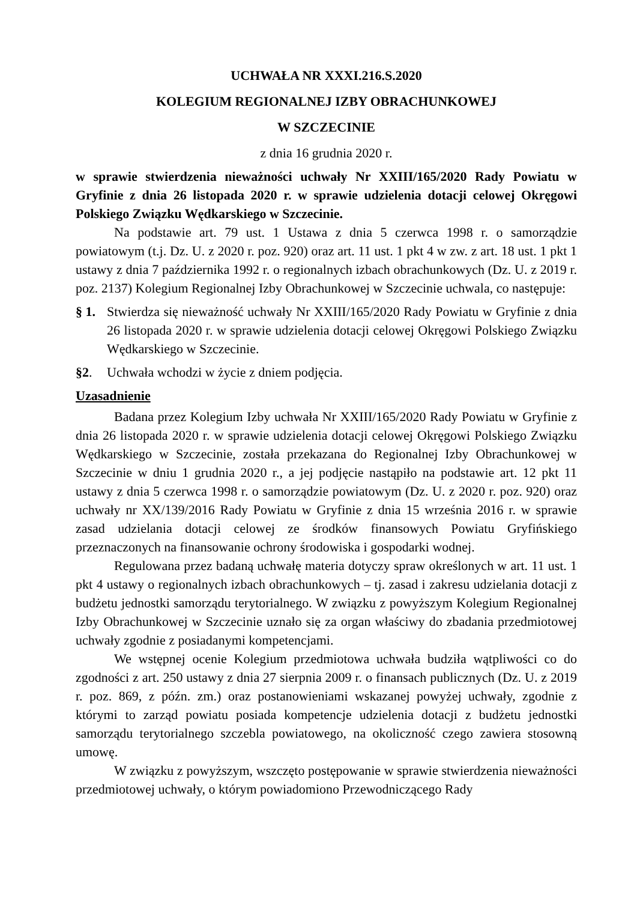UCHWAŁA NR XXXI.216.S.2020
KOLEGIUM REGIONALNEJ IZBY OBRACHUNKOWEJ
W SZCZECINIE
z dnia 16 grudnia 2020 r.
w sprawie stwierdzenia nieważności uchwały Nr XXIII/165/2020 Rady Powiatu w Gryfinie z dnia 26 listopada 2020 r. w sprawie udzielenia dotacji celowej Okręgowi Polskiego Związku Wędkarskiego w Szczecinie.
Na podstawie art. 79 ust. 1 Ustawa z dnia 5 czerwca 1998 r. o samorządzie powiatowym (t.j. Dz. U. z 2020 r. poz. 920) oraz art. 11 ust. 1 pkt 4 w zw. z art. 18 ust. 1 pkt 1 ustawy z dnia 7 października 1992 r. o regionalnych izbach obrachunkowych (Dz. U. z 2019 r. poz. 2137) Kolegium Regionalnej Izby Obrachunkowej w Szczecinie uchwala, co następuje:
§ 1.
Stwierdza się nieważność uchwały Nr XXIII/165/2020 Rady Powiatu w Gryfinie z dnia 26 listopada 2020 r. w sprawie udzielenia dotacji celowej Okręgowi Polskiego Związku Wędkarskiego w Szczecinie.
§2. Uchwała wchodzi w życie z dniem podjęcia.
Uzasadnienie
Badana przez Kolegium Izby uchwała Nr XXIII/165/2020 Rady Powiatu w Gryfinie z dnia 26 listopada 2020 r. w sprawie udzielenia dotacji celowej Okręgowi Polskiego Związku Wędkarskiego w Szczecinie, została przekazana do Regionalnej Izby Obrachunkowej w Szczecinie w dniu 1 grudnia 2020 r., a jej podjęcie nastąpiło na podstawie art. 12 pkt 11 ustawy z dnia 5 czerwca 1998 r. o samorządzie powiatowym (Dz. U. z 2020 r. poz. 920) oraz uchwały nr XX/139/2016 Rady Powiatu w Gryfinie z dnia 15 września 2016 r. w sprawie zasad udzielania dotacji celowej ze środków finansowych Powiatu Gryfińskiego przeznaczonych na finansowanie ochrony środowiska i gospodarki wodnej.
Regulowana przez badaną uchwałę materia dotyczy spraw określonych w art. 11 ust. 1 pkt 4 ustawy o regionalnych izbach obrachunkowych – tj. zasad i zakresu udzielania dotacji z budżetu jednostki samorządu terytorialnego. W związku z powyższym Kolegium Regionalnej Izby Obrachunkowej w Szczecinie uznało się za organ właściwy do zbadania przedmiotowej uchwały zgodnie z posiadanymi kompetencjami.
We wstępnej ocenie Kolegium przedmiotowa uchwała budziła wątpliwości co do zgodności z art. 250 ustawy z dnia 27 sierpnia 2009 r. o finansach publicznych (Dz. U. z 2019 r. poz. 869, z późn. zm.) oraz postanowieniami wskazanej powyżej uchwały, zgodnie z którymi to zarząd powiatu posiada kompetencje udzielenia dotacji z budżetu jednostki samorządu terytorialnego szczebla powiatowego, na okoliczność czego zawiera stosowną umowę.
W związku z powyższym, wszczęto postępowanie w sprawie stwierdzenia nieważności przedmiotowej uchwały, o którym powiadomiono Przewodniczącego Rady